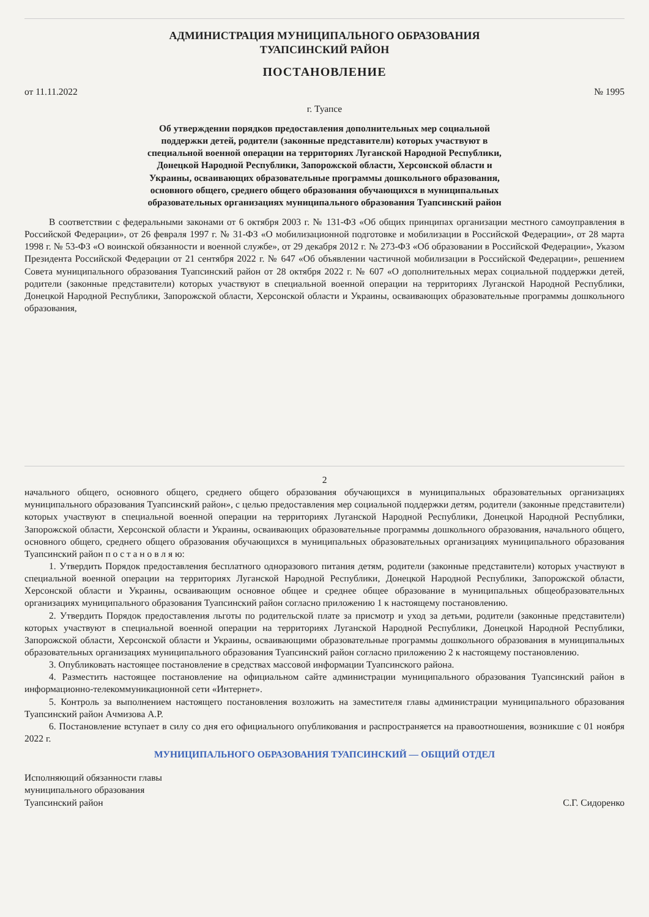АДМИНИСТРАЦИЯ МУНИЦИПАЛЬНОГО ОБРАЗОВАНИЯ
ТУАПСИНСКИЙ РАЙОН
ПОСТАНОВЛЕНИЕ
от 11.11.2022 № 1995
г. Туапсе
Об утверждении порядков предоставления дополнительных мер социальной поддержки детей, родители (законные представители) которых участвуют в специальной военной операции на территориях Луганской Народной Республики, Донецкой Народной Республики, Запорожской области, Херсонской области и Украины, осваивающих образовательные программы дошкольного образования, основного общего, среднего общего образования обучающихся в муниципальных образовательных организациях муниципального образования Туапсинский район
В соответствии с федеральными законами от 6 октября 2003 г. № 131-ФЗ «Об общих принципах организации местного самоуправления в Российской Федерации», от 26 февраля 1997 г. № 31-ФЗ «О мобилизационной подготовке и мобилизации в Российской Федерации», от 28 марта 1998 г. № 53-ФЗ «О воинской обязанности и военной службе», от 29 декабря 2012 г. № 273-ФЗ «Об образовании в Российской Федерации», Указом Президента Российской Федерации от 21 сентября 2022 г. № 647 «Об объявлении частичной мобилизации в Российской Федерации», решением Совета муниципального образования Туапсинский район от 28 октября 2022 г. № 607 «О дополнительных мерах социальной поддержки детей, родители (законные представители) которых участвуют в специальной военной операции на территориях Луганской Народной Республики, Донецкой Народной Республики, Запорожской области, Херсонской области и Украины, осваивающих образовательные программы дошкольного образования,
2
начального общего, основного общего, среднего общего образования обучающихся в муниципальных образовательных организациях муниципального образования Туапсинский район», с целью предоставления мер социальной поддержки детям, родители (законные представители) которых участвуют в специальной военной операции на территориях Луганской Народной Республики, Донецкой Народной Республики, Запорожской области, Херсонской области и Украины, осваивающих образовательные программы дошкольного образования, начального общего, основного общего, среднего общего образования обучающихся в муниципальных образовательных организациях муниципального образования Туапсинский район п о с т а н о в л я ю:
1. Утвердить Порядок предоставления бесплатного одноразового питания детям, родители (законные представители) которых участвуют в специальной военной операции на территориях Луганской Народной Республики, Донецкой Народной Республики, Запорожской области, Херсонской области и Украины, осваивающим основное общее и среднее общее образование в муниципальных общеобразовательных организациях муниципального образования Туапсинский район согласно приложению 1 к настоящему постановлению.
2. Утвердить Порядок предоставления льготы по родительской плате за присмотр и уход за детьми, родители (законные представители) которых участвуют в специальной военной операции на территориях Луганской Народной Республики, Донецкой Народной Республики, Запорожской области, Херсонской области и Украины, осваивающими образовательные программы дошкольного образования в муниципальных образовательных организациях муниципального образования Туапсинский район согласно приложению 2 к настоящему постановлению.
3. Опубликовать настоящее постановление в средствах массовой информации Туапсинского района.
4. Разместить настоящее постановление на официальном сайте администрации муниципального образования Туапсинский район в информационно-телекоммуникационной сети «Интернет».
5. Контроль за выполнением настоящего постановления возложить на заместителя главы администрации муниципального образования Туапсинский район Ачмизова А.Р.
6. Постановление вступает в силу со дня его официального опубликования и распространяется на правоотношения, возникшие с 01 ноября 2022 г.
МУНИЦИПАЛЬНОГО ОБРАЗОВАНИЯ ТУАПСИНСКИЙ — ОБЩИЙ ОТДЕЛ
Исполняющий обязанности главы
муниципального образования
Туапсинский район С.Г. Сидоренко